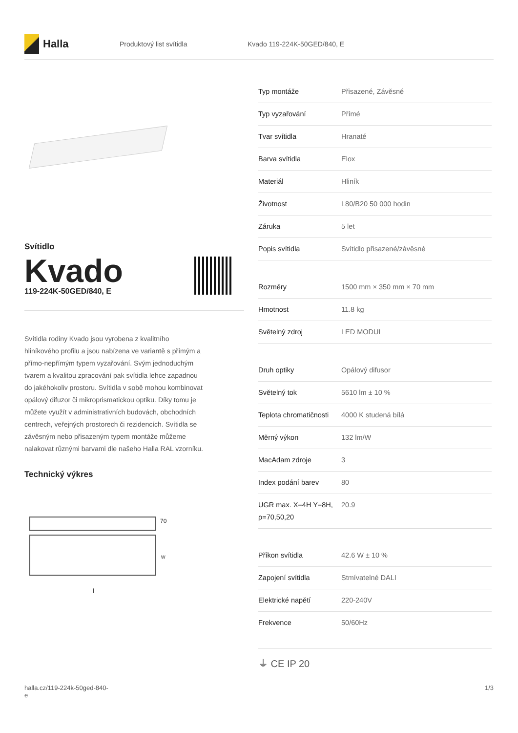Halla
Produktový list svítidla Kvado 119-224K-50GED/840, E
Svítidlo
Kvado
119-224K-50GED/840, E
Svítidla rodiny Kvado jsou vyrobena z kvalitního hliníkového profilu a jsou nabízena ve variantě s přímým a přímo-nepřímým typem vyzařování. Svým jednoduchým tvarem a kvalitou zpracování pak svítidla lehce zapadnou do jakéhokoliv prostoru. Svítidla v sobě mohou kombinovat opálový difuzor či mikroprismatickou optiku. Díky tomu je můžete využít v administrativních budovách, obchodních centrech, veřejných prostorech či rezidencích. Svítidla se závěsným nebo přisazeným typem montáže můžeme nalakovat různými barvami dle našeho Halla RAL vzorníku.
Technický výkres
70
w
l
| Typ montáže | Přisazené, Závěsné |
| Typ vyzařování | Přímé |
| Tvar svítidla | Hranaté |
| Barva svítidla | Elox |
| Materiál | Hliník |
| Životnost | L80/B20 50 000 hodin |
| Záruka | 5 let |
| Popis svítidla | Svítidlo přisazené/závěsné |
| Rozměry | 1500 mm × 350 mm × 70 mm |
| Hmotnost | 11.8 kg |
| Světelný zdroj | LED MODUL |
| Druh optiky | Opálový difusor |
| Světelný tok | 5610 lm ± 10 % |
| Teplota chromatičnosti | 4000 K studená bílá |
| Měrný výkon | 132 lm/W |
| MacAdam zdroje | 3 |
| Index podání barev | 80 |
| UGR max. X=4H Y=8H, ρ=70,50,20 | 20.9 |
| Příkon svítidla | 42.6 W ± 10 % |
| Zapojení svítidla | Stmívatelné DALI |
| Elektrické napětí | 220-240V |
| Frekvence | 50/60Hz |
⏚ CE IP 20
halla.cz/119-224k-50ged-840-
e
1/3